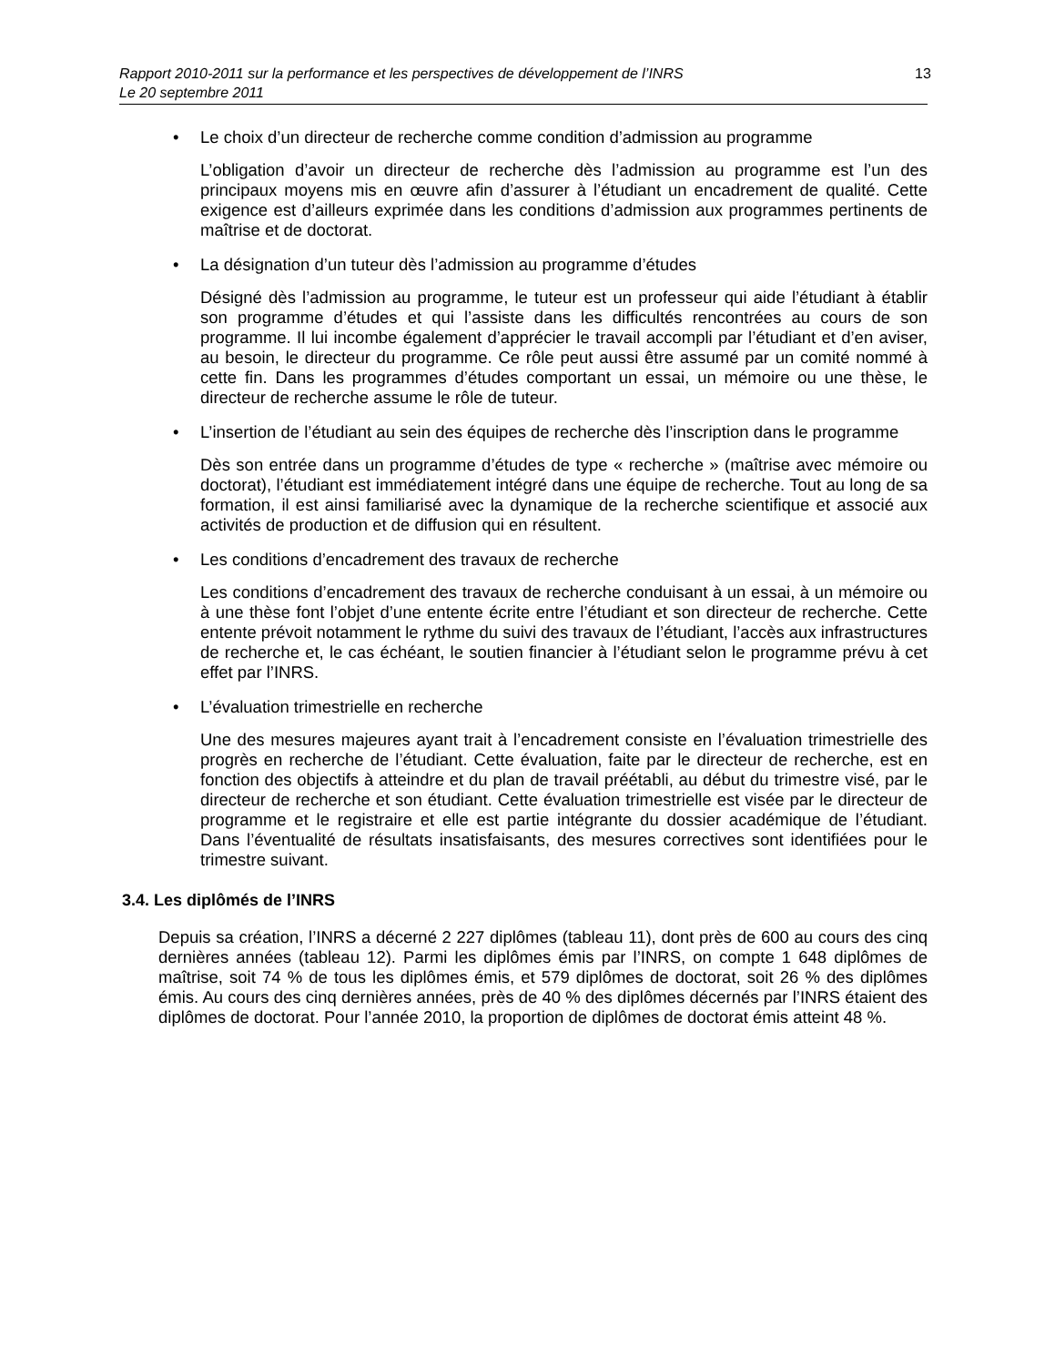Rapport 2010-2011 sur la performance et les perspectives de développement de l’INRS
Le 20 septembre 2011
13
• Le choix d’un directeur de recherche comme condition d’admission au programme
L’obligation d’avoir un directeur de recherche dès l’admission au programme est l’un des principaux moyens mis en œuvre afin d’assurer à l’étudiant un encadrement de qualité. Cette exigence est d’ailleurs exprimée dans les conditions d’admission aux programmes pertinents de maîtrise et de doctorat.
• La désignation d’un tuteur dès l’admission au programme d’études
Désigné dès l’admission au programme, le tuteur est un professeur qui aide l’étudiant à établir son programme d’études et qui l’assiste dans les difficultés rencontrées au cours de son programme. Il lui incombe également d’apprécier le travail accompli par l’étudiant et d’en aviser, au besoin, le directeur du programme. Ce rôle peut aussi être assumé par un comité nommé à cette fin. Dans les programmes d’études comportant un essai, un mémoire ou une thèse, le directeur de recherche assume le rôle de tuteur.
• L’insertion de l’étudiant au sein des équipes de recherche dès l’inscription dans le programme
Dès son entrée dans un programme d’études de type « recherche » (maîtrise avec mémoire ou doctorat), l’étudiant est immédiatement intégré dans une équipe de recherche. Tout au long de sa formation, il est ainsi familiarisé avec la dynamique de la recherche scientifique et associé aux activités de production et de diffusion qui en résultent.
• Les conditions d’encadrement des travaux de recherche
Les conditions d’encadrement des travaux de recherche conduisant à un essai, à un mémoire ou à une thèse font l’objet d’une entente écrite entre l’étudiant et son directeur de recherche. Cette entente prévoit notamment le rythme du suivi des travaux de l’étudiant, l’accès aux infrastructures de recherche et, le cas échéant, le soutien financier à l’étudiant selon le programme prévu à cet effet par l’INRS.
• L’évaluation trimestrielle en recherche
Une des mesures majeures ayant trait à l’encadrement consiste en l’évaluation trimestrielle des progrès en recherche de l’étudiant. Cette évaluation, faite par le directeur de recherche, est en fonction des objectifs à atteindre et du plan de travail préétabli, au début du trimestre visé, par le directeur de recherche et son étudiant. Cette évaluation trimestrielle est visée par le directeur de programme et le registraire et elle est partie intégrante du dossier académique de l’étudiant. Dans l’éventualité de résultats insatisfaisants, des mesures correctives sont identifiées pour le trimestre suivant.
3.4. Les diplômés de l’INRS
Depuis sa création, l’INRS a décerné 2 227 diplômes (tableau 11), dont près de 600 au cours des cinq dernières années (tableau 12). Parmi les diplômes émis par l’INRS, on compte 1 648 diplômes de maîtrise, soit 74 % de tous les diplômes émis, et 579 diplômes de doctorat, soit 26 % des diplômes émis. Au cours des cinq dernières années, près de 40 % des diplômes décernés par l’INRS étaient des diplômes de doctorat. Pour l’année 2010, la proportion de diplômes de doctorat émis atteint 48 %.